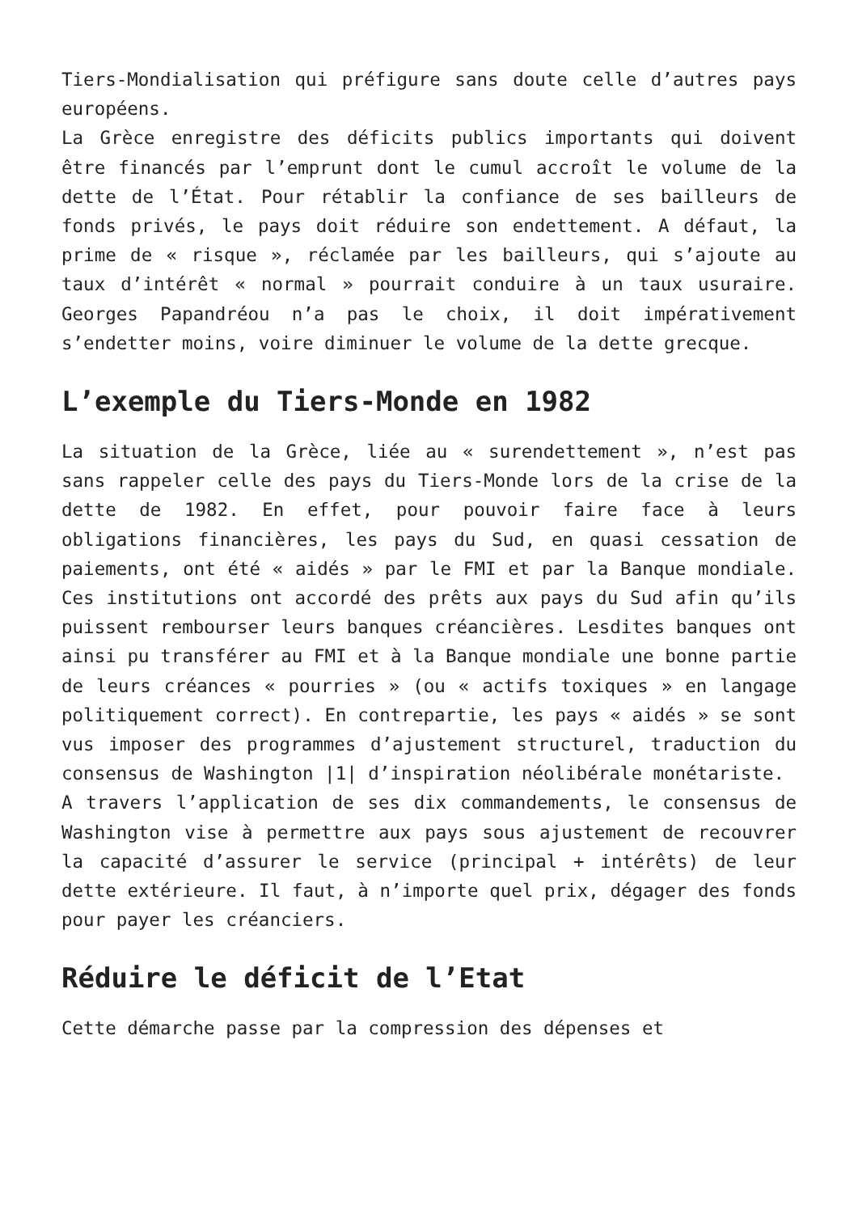Tiers-Mondialisation qui préfigure sans doute celle d’autres pays européens.
La Grèce enregistre des déficits publics importants qui doivent être financés par l’emprunt dont le cumul accroît le volume de la dette de l’État. Pour rétablir la confiance de ses bailleurs de fonds privés, le pays doit réduire son endettement. A défaut, la prime de « risque », réclamée par les bailleurs, qui s’ajoute au taux d’intérêt « normal » pourrait conduire à un taux usuraire. Georges Papandréou n’a pas le choix, il doit impérativement s’endetter moins, voire diminuer le volume de la dette grecque.
L’exemple du Tiers-Monde en 1982
La situation de la Grèce, liée au « surendettement », n’est pas sans rappeler celle des pays du Tiers-Monde lors de la crise de la dette de 1982. En effet, pour pouvoir faire face à leurs obligations financières, les pays du Sud, en quasi cessation de paiements, ont été « aidés » par le FMI et par la Banque mondiale. Ces institutions ont accordé des prêts aux pays du Sud afin qu’ils puissent rembourser leurs banques créancières. Lesdites banques ont ainsi pu transférer au FMI et à la Banque mondiale une bonne partie de leurs créances « pourries » (ou « actifs toxiques » en langage politiquement correct). En contrepartie, les pays « aidés » se sont vus imposer des programmes d’ajustement structurel, traduction du consensus de Washington |1| d’inspiration néolibérale monétariste.
A travers l’application de ses dix commandements, le consensus de Washington vise à permettre aux pays sous ajustement de recouvrer la capacité d’assurer le service (principal + intérêts) de leur dette extérieure. Il faut, à n’importe quel prix, dégager des fonds pour payer les créanciers.
Réduire le déficit de l’Etat
Cette démarche passe par la compression des dépenses et